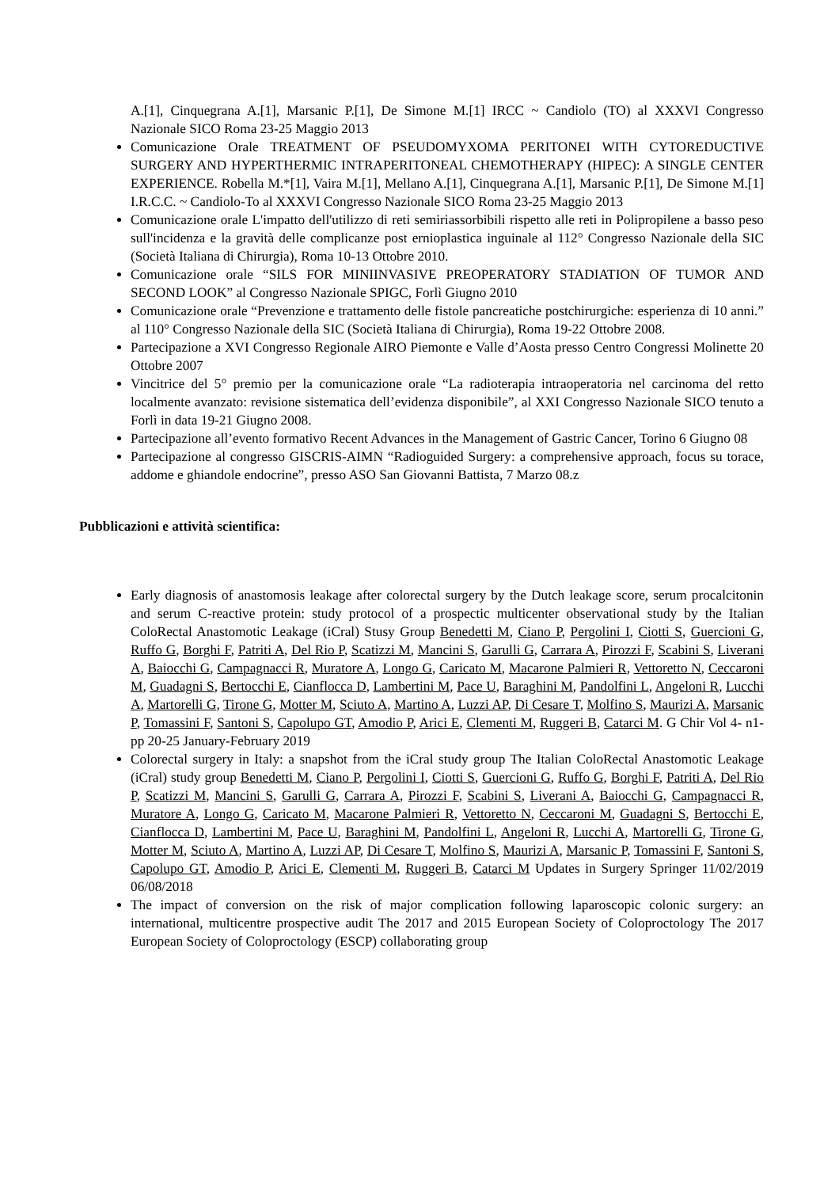A.[1], Cinquegrana A.[1], Marsanic P.[1], De Simone M.[1] IRCC ~ Candiolo (TO) al XXXVI Congresso Nazionale SICO Roma 23-25 Maggio 2013
Comunicazione Orale TREATMENT OF PSEUDOMYXOMA PERITONEI WITH CYTOREDUCTIVE SURGERY AND HYPERTHERMIC INTRAPERITONEAL CHEMOTHERAPY (HIPEC): A SINGLE CENTER EXPERIENCE. Robella M.*[1], Vaira M.[1], Mellano A.[1], Cinquegrana A.[1], Marsanic P.[1], De Simone M.[1] I.R.C.C. ~ Candiolo-To al XXXVI Congresso Nazionale SICO Roma 23-25 Maggio 2013
Comunicazione orale L'impatto dell'utilizzo di reti semiriassorbibili rispetto alle reti in Polipropilene a basso peso sull'incidenza e la gravità delle complicanze post ernioplastica inguinale al 112° Congresso Nazionale della SIC (Società Italiana di Chirurgia), Roma 10-13 Ottobre 2010.
Comunicazione orale “SILS FOR MINIINVASIVE PREOPERATORY STADIATION OF TUMOR AND SECOND LOOK” al Congresso Nazionale SPIGC, Forlì Giugno 2010
Comunicazione orale “Prevenzione e trattamento delle fistole pancreatiche postchirurgiche: esperienza di 10 anni.” al 110° Congresso Nazionale della SIC (Società Italiana di Chirurgia), Roma 19-22 Ottobre 2008.
Partecipazione a XVI Congresso Regionale AIRO Piemonte e Valle d’Aosta presso Centro Congressi Molinette 20 Ottobre 2007
Vincitrice del 5° premio per la comunicazione orale “La radioterapia intraoperatoria nel carcinoma del retto localmente avanzato: revisione sistematica dell’evidenza disponibile”, al XXI Congresso Nazionale SICO tenuto a Forlì in data 19-21 Giugno 2008.
Partecipazione all’evento formativo Recent Advances in the Management of Gastric Cancer, Torino 6 Giugno 08
Partecipazione al congresso GISCRIS-AIMN “Radioguided Surgery: a comprehensive approach, focus su torace, addome e ghiandole endocrine”, presso ASO San Giovanni Battista, 7 Marzo 08.z
Pubblicazioni e attività scientifica:
Early diagnosis of anastomosis leakage after colorectal surgery by the Dutch leakage score, serum procalcitonin and serum C-reactive protein: study protocol of a prospectic multicenter observational study by the Italian ColoRectal Anastomotic Leakage (iCral) Stusy Group Benedetti M, Ciano P, Pergolini I, Ciotti S, Guercioni G, Ruffo G, Borghi F, Patriti A, Del Rio P, Scatizzi M, Mancini S, Garulli G, Carrara A, Pirozzi F, Scabini S, Liverani A, Baiocchi G, Campagnacci R, Muratore A, Longo G, Caricato M, Macarone Palmieri R, Vettoretto N, Ceccaroni M, Guadagni S, Bertocchi E, Cianflocca D, Lambertini M, Pace U, Baraghini M, Pandolfini L, Angeloni R, Lucchi A, Martorelli G, Tirone G, Motter M, Sciuto A, Martino A, Luzzi AP, Di Cesare T, Molfino S, Maurizi A, Marsanic P, Tomassini F, Santoni S, Capolupo GT, Amodio P, Arici E, Clementi M, Ruggeri B, Catarci M. G Chir Vol 4- n1- pp 20-25 January-February 2019
Colorectal surgery in Italy: a snapshot from the iCral study group The Italian ColoRectal Anastomotic Leakage (iCral) study group Benedetti M, Ciano P, Pergolini I, Ciotti S, Guercioni G, Ruffo G, Borghi F, Patriti A, Del Rio P, Scatizzi M, Mancini S, Garulli G, Carrara A, Pirozzi F, Scabini S, Liverani A, Baiocchi G, Campagnacci R, Muratore A, Longo G, Caricato M, Macarone Palmieri R, Vettoretto N, Ceccaroni M, Guadagni S, Bertocchi E, Cianflocca D, Lambertini M, Pace U, Baraghini M, Pandolfini L, Angeloni R, Lucchi A, Martorelli G, Tirone G, Motter M, Sciuto A, Martino A, Luzzi AP, Di Cesare T, Molfino S, Maurizi A, Marsanic P, Tomassini F, Santoni S, Capolupo GT, Amodio P, Arici E, Clementi M, Ruggeri B, Catarci M Updates in Surgery Springer 11/02/2019 06/08/2018
The impact of conversion on the risk of major complication following laparoscopic colonic surgery: an international, multicentre prospective audit The 2017 and 2015 European Society of Coloproctology The 2017 European Society of Coloproctology (ESCP) collaborating group